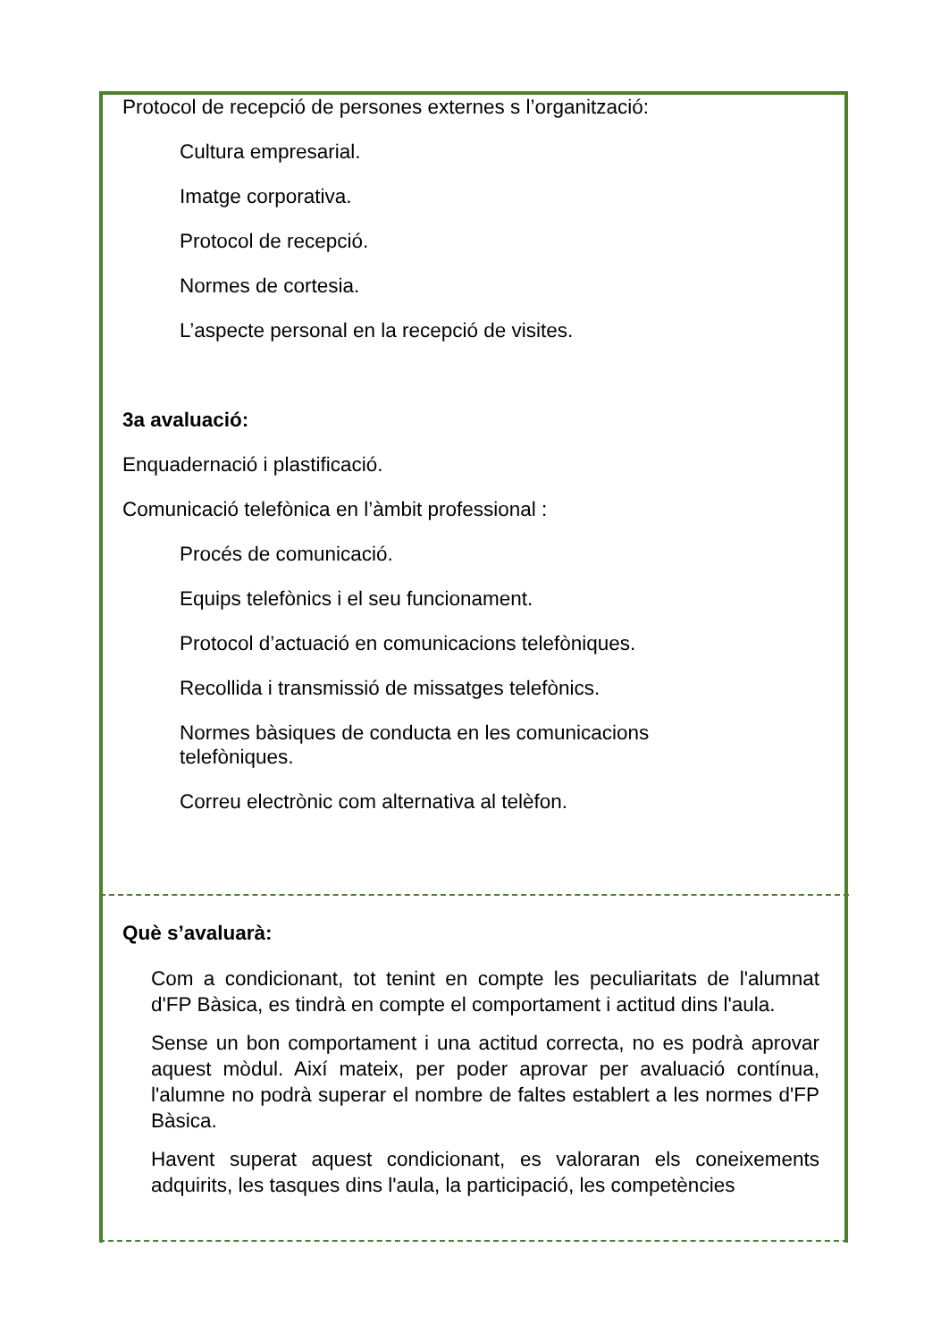Protocol de recepció de persones externes s l’organització:
Cultura empresarial.
Imatge corporativa.
Protocol de recepció.
Normes de cortesia.
L’aspecte personal en la recepció de visites.
3a avaluació:
Enquadernació i plastificació.
Comunicació telefònica en l’àmbit professional :
Procés de comunicació.
Equips telefònics i el seu funcionament.
Protocol d’actuació en comunicacions telefòniques.
Recollida i transmissió de missatges telefònics.
Normes bàsiques de conducta en les comunicacions telefòniques.
Correu electrònic com alternativa al telèfon.
Què s’avaluarà:
Com a condicionant, tot tenint en compte les peculiaritats de l'alumnat d'FP Bàsica, es tindrà en compte el comportament i actitud dins l'aula.
Sense un bon comportament i una actitud correcta, no es podrà aprovar aquest mòdul. Així mateix, per poder aprovar per avaluació contínua, l'alumne no podrà superar el nombre de faltes establert a les normes d'FP Bàsica.
Havent superat aquest condicionant, es valoraran els coneixements adquirits, les tasques dins l'aula, la participació, les competències